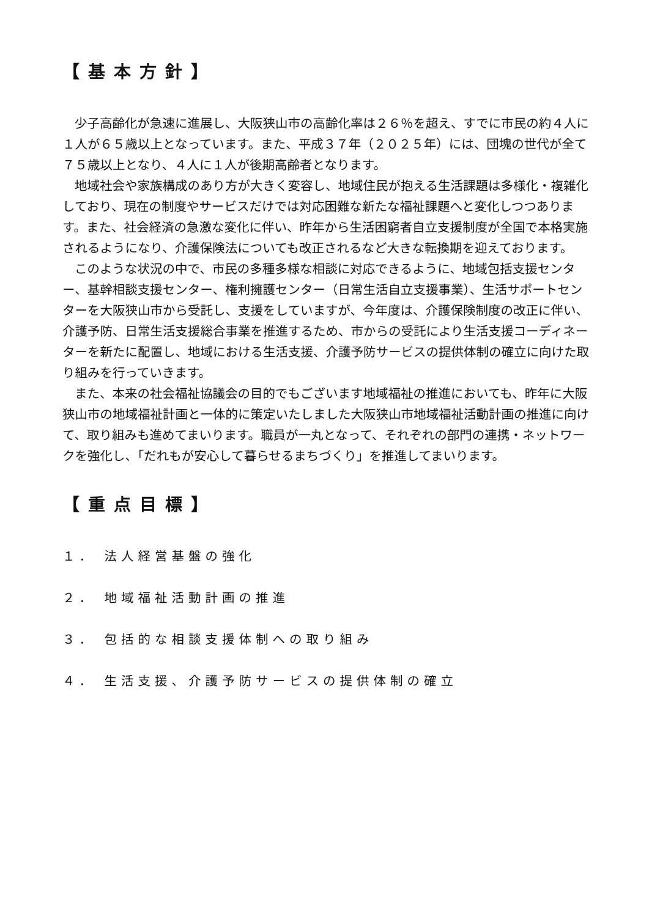【基本方針】
少子高齢化が急速に進展し、大阪狭山市の高齢化率は２６％を超え、すでに市民の約４人に１人が６５歳以上となっています。また、平成３７年（２０２５年）には、団塊の世代が全て７５歳以上となり、４人に１人が後期高齢者となります。
地域社会や家族構成のあり方が大きく変容し、地域住民が抱える生活課題は多様化・複雑化しており、現在の制度やサービスだけでは対応困難な新たな福祉課題へと変化しつつあります。また、社会経済の急激な変化に伴い、昨年から生活困窮者自立支援制度が全国で本格実施されるようになり、介護保険法についても改正されるなど大きな転換期を迎えております。
このような状況の中で、市民の多種多様な相談に対応できるように、地域包括支援センター、基幹相談支援センター、権利擁護センター（日常生活自立支援事業）、生活サポートセンターを大阪狭山市から受託し、支援をしていますが、今年度は、介護保険制度の改正に伴い、介護予防、日常生活支援総合事業を推進するため、市からの受託により生活支援コーディネーターを新たに配置し、地域における生活支援、介護予防サービスの提供体制の確立に向けた取り組みを行っていきます。
また、本来の社会福祉協議会の目的でもございます地域福祉の推進においても、昨年に大阪狭山市の地域福祉計画と一体的に策定いたしました大阪狭山市地域福祉活動計画の推進に向けて、取り組みも進めてまいります。職員が一丸となって、それぞれの部門の連携・ネットワークを強化し、「だれもが安心して暮らせるまちづくり」を推進してまいります。
【重点目標】
１． 法人経営基盤の強化
２． 地域福祉活動計画の推進
３． 包括的な相談支援体制への取り組み
４． 生活支援、介護予防サービスの提供体制の確立